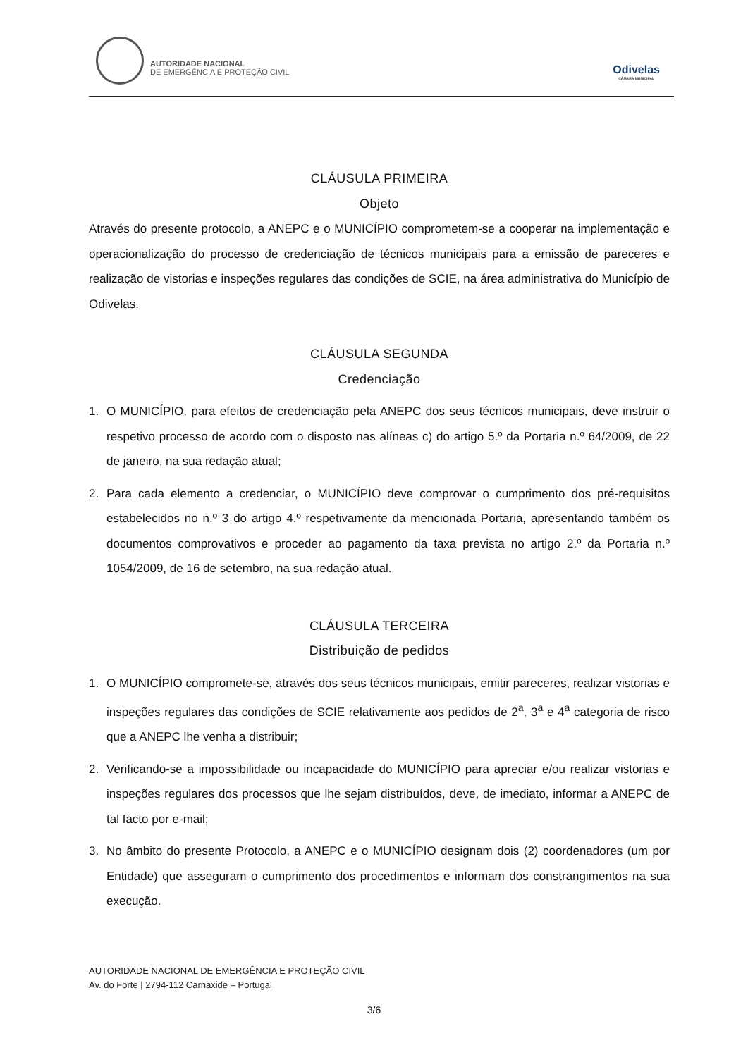AUTORIDADE NACIONAL
DE EMERGÊNCIA E PROTEÇÃO CIVIL
Odivelas
CÂMARA MUNICIPAL
CLÁUSULA PRIMEIRA
Objeto
Através do presente protocolo, a ANEPC e o MUNICÍPIO comprometem-se a cooperar na implementação e operacionalização do processo de credenciação de técnicos municipais para a emissão de pareceres e realização de vistorias e inspeções regulares das condições de SCIE, na área administrativa do Município de Odivelas.
CLÁUSULA SEGUNDA
Credenciação
1. O MUNICÍPIO, para efeitos de credenciação pela ANEPC dos seus técnicos municipais, deve instruir o respetivo processo de acordo com o disposto nas alíneas c) do artigo 5.º da Portaria n.º 64/2009, de 22 de janeiro, na sua redação atual;
2. Para cada elemento a credenciar, o MUNICÍPIO deve comprovar o cumprimento dos pré-requisitos estabelecidos no n.º 3 do artigo 4.º respetivamente da mencionada Portaria, apresentando também os documentos comprovativos e proceder ao pagamento da taxa prevista no artigo 2.º da Portaria n.º 1054/2009, de 16 de setembro, na sua redação atual.
CLÁUSULA TERCEIRA
Distribuição de pedidos
1. O MUNICÍPIO compromete-se, através dos seus técnicos municipais, emitir pareceres, realizar vistorias e inspeções regulares das condições de SCIE relativamente aos pedidos de 2<sup>a</sup>, 3<sup>a</sup> e 4<sup>a</sup> categoria de risco que a ANEPC lhe venha a distribuir;
2. Verificando-se a impossibilidade ou incapacidade do MUNICÍPIO para apreciar e/ou realizar vistorias e inspeções regulares dos processos que lhe sejam distribuídos, deve, de imediato, informar a ANEPC de tal facto por e-mail;
3. No âmbito do presente Protocolo, a ANEPC e o MUNICÍPIO designam dois (2) coordenadores (um por Entidade) que asseguram o cumprimento dos procedimentos e informam dos constrangimentos na sua execução.
AUTORIDADE NACIONAL DE EMERGÊNCIA E PROTEÇÃO CIVIL
Av. do Forte | 2794-112 Carnaxide – Portugal
3/6